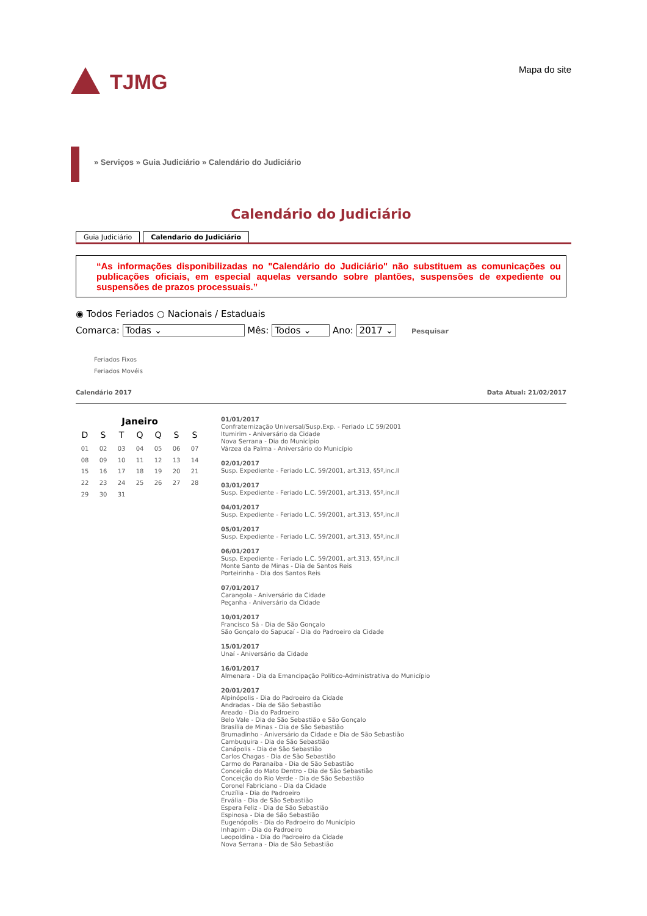TJMG Mapa do site
» Serviços » Guia Judiciário » Calendário do Judiciário
Calendário do Judiciário
Guia Judiciário Calendario do Judiciário
“As informações disponibilizadas no "Calendário do Judiciário" não substituem as comunicações ou publicações oficiais, em especial aquelas versando sobre plantões, suspensões de expediente ou suspensões de prazos processuais.”
◉ Todos Feriados ○ Nacionais / Estaduais
Comarca: Todas ⌄ Mês: Todos ⌄ Ano: 2017 ⌄ Pesquisar
Feriados Fixos
Feriados Movéis
Calendário 2017 Data Atual: 21/02/2017
Janeiro
| D | S | T | Q | Q | S | S |
| --- | --- | --- | --- | --- | --- | --- |
| 01 | 02 | 03 | 04 | 05 | 06 | 07 |
| 08 | 09 | 10 | 11 | 12 | 13 | 14 |
| 15 | 16 | 17 | 18 | 19 | 20 | 21 |
| 22 | 23 | 24 | 25 | 26 | 27 | 28 |
| 29 | 30 | 31 | | | | |
01/01/2017
Confraternização Universal/Susp.Exp. - Feriado LC 59/2001
Itumirim - Aniversário da Cidade
Nova Serrana - Dia do Município
Várzea da Palma - Aniversário do Município
02/01/2017
Susp. Expediente - Feriado L.C. 59/2001, art.313, §5º,inc.II
03/01/2017
Susp. Expediente - Feriado L.C. 59/2001, art.313, §5º,inc.II
04/01/2017
Susp. Expediente - Feriado L.C. 59/2001, art.313, §5º,inc.II
05/01/2017
Susp. Expediente - Feriado L.C. 59/2001, art.313, §5º,inc.II
06/01/2017
Susp. Expediente - Feriado L.C. 59/2001, art.313, §5º,inc.II
Monte Santo de Minas - Dia de Santos Reis
Porteirinha - Dia dos Santos Reis
07/01/2017
Carangola - Aniversário da Cidade
Peçanha - Aniversário da Cidade
10/01/2017
Francisco Sá - Dia de São Gonçalo
São Gonçalo do Sapucaí - Dia do Padroeiro da Cidade
15/01/2017
Unaí - Aniversário da Cidade
16/01/2017
Almenara - Dia da Emancipação Político-Administrativa do Município
20/01/2017
Alpinópolis - Dia do Padroeiro da Cidade
Andradas - Dia de São Sebastião
Areado - Dia do Padroeiro
Belo Vale - Dia de São Sebastião e São Gonçalo
Brasília de Minas - Dia de São Sebastião
Brumadinho - Aniversário da Cidade e Dia de São Sebastião
Cambuquira - Dia de São Sebastião
Canápolis - Dia de São Sebastião
Carlos Chagas - Dia de São Sebastião
Carmo do Paranaíba - Dia de São Sebastião
Conceição do Mato Dentro - Dia de São Sebastião
Conceição do Rio Verde - Dia de São Sebastião
Coronel Fabriciano - Dia da Cidade
Cruzília - Dia do Padroeiro
Ervália - Dia de São Sebastião
Espera Feliz - Dia de São Sebastião
Espinosa - Dia de São Sebastião
Eugenópolis - Dia do Padroeiro do Município
Inhapim - Dia do Padroeiro
Leopoldina - Dia do Padroeiro da Cidade
Nova Serrana - Dia de São Sebastião